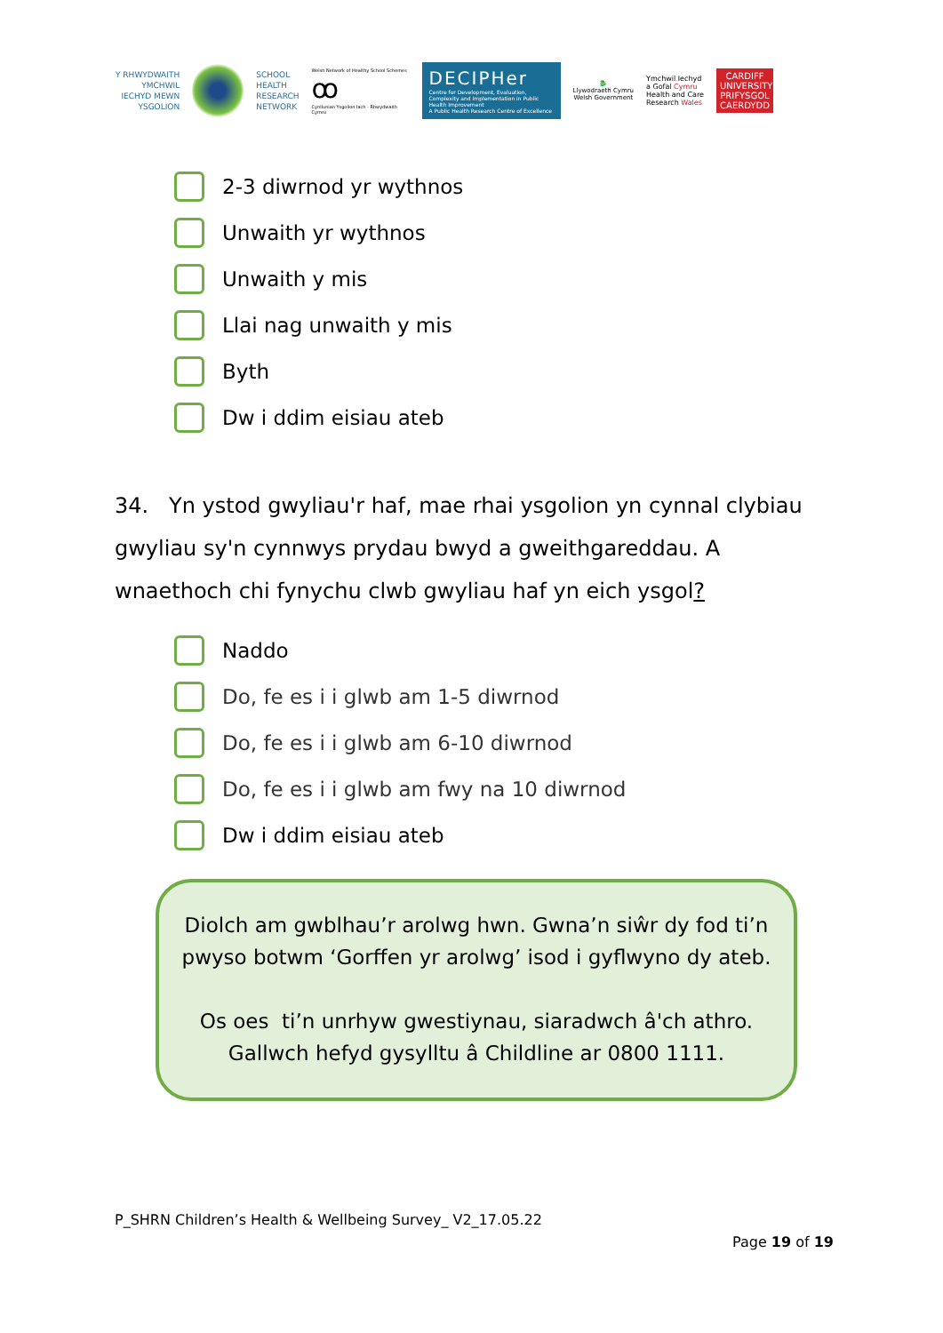Y RHWYDWAITH
YMCHWIL
IECHYD MEWN
YSGOLION
SCHOOL
HEALTH
RESEARCH
NETWORK
Welsh Network of Healthy School Schemes
ꝏ
Cynllunian Ysgolion Iach - Rhwydwaith Cymru
DECIPHer
Centre for Development, Evaluation, Complexity and Implementation in Public Health Improvement
A Public Health Research Centre of Excellence
🐉
Llywodraeth Cymru
Welsh Government
Ymchwil Iechyd
a Gofal Cymru
Health and Care
Research Wales
CARDIFF
UNIVERSITY
PRIFYSGOL
CAERDYDD
2-3 diwrnod yr wythnos
Unwaith yr wythnos
Unwaith y mis
Llai nag unwaith y mis
Byth
Dw i ddim eisiau ateb
34. Yn ystod gwyliau'r haf, mae rhai ysgolion yn cynnal clybiau gwyliau sy'n cynnwys prydau bwyd a gweithgareddau. A wnaethoch chi fynychu clwb gwyliau haf yn eich ysgol?
Naddo
Do, fe es i i glwb am 1-5 diwrnod
Do, fe es i i glwb am 6-10 diwrnod
Do, fe es i i glwb am fwy na 10 diwrnod
Dw i ddim eisiau ateb
Diolch am gwblhau’r arolwg hwn. Gwna’n siŵr dy fod ti’n pwyso botwm ‘Gorffen yr arolwg’ isod i gyflwyno dy ateb.
Os oes ti’n unrhyw gwestiynau, siaradwch â'ch athro. Gallwch hefyd gysylltu â Childline ar 0800 1111.
P_SHRN Children’s Health & Wellbeing Survey_ V2_17.05.22
Page 19 of 19